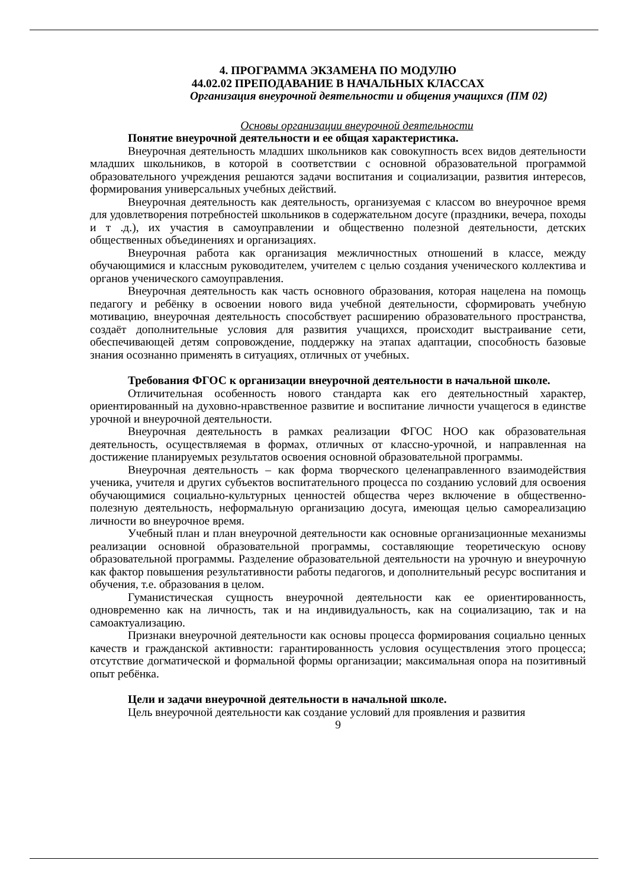4. ПРОГРАММА ЭКЗАМЕНА ПО МОДУЛЮ
44.02.02 ПРЕПОДАВАНИЕ В НАЧАЛЬНЫХ КЛАССАХ
Организация внеурочной деятельности и общения учащихся (ПМ 02)
Основы организации внеурочной деятельности
Понятие внеурочной деятельности и ее общая характеристика.
Внеурочная деятельность младших школьников как совокупность всех видов деятельности младших школьников, в которой в соответствии с основной образовательной программой образовательного учреждения решаются задачи воспитания и социализации, развития интересов, формирования универсальных учебных действий.
Внеурочная деятельность как деятельность, организуемая с классом во внеурочное время для удовлетворения потребностей школьников в содержательном досуге (праздники, вечера, походы и т .д.), их участия в самоуправлении и общественно полезной деятельности, детских общественных объединениях и организациях.
Внеурочная работа как организация межличностных отношений в классе, между обучающимися и классным руководителем, учителем с целью создания ученического коллектива и органов ученического самоуправления.
Внеурочная деятельность как часть основного образования, которая нацелена на помощь педагогу и ребёнку в освоении нового вида учебной деятельности, сформировать учебную мотивацию, внеурочная деятельность способствует расширению образовательного пространства, создаёт дополнительные условия для развития учащихся, происходит выстраивание сети, обеспечивающей детям сопровождение, поддержку на этапах адаптации, способность базовые знания осознанно применять в ситуациях, отличных от учебных.
Требования ФГОС к организации внеурочной деятельности в начальной школе.
Отличительная особенность нового стандарта как его деятельностный характер, ориентированный на духовно-нравственное развитие и воспитание личности учащегося в единстве урочной и внеурочной деятельности.
Внеурочная деятельность в рамках реализации ФГОС НОО как образовательная деятельность, осуществляемая в формах, отличных от классно-урочной, и направленная на достижение планируемых результатов освоения основной образовательной программы.
Внеурочная деятельность – как форма творческого целенаправленного взаимодействия ученика, учителя и других субъектов воспитательного процесса по созданию условий для освоения обучающимися социально-культурных ценностей общества через включение в общественно-полезную деятельность, неформальную организацию досуга, имеющая целью самореализацию личности во внеурочное время.
Учебный план и план внеурочной деятельности как основные организационные механизмы реализации основной образовательной программы, составляющие теоретическую основу образовательной программы. Разделение образовательной деятельности на урочную и внеурочную как фактор повышения результативности работы педагогов, и дополнительный ресурс воспитания и обучения, т.е. образования в целом.
Гуманистическая сущность внеурочной деятельности как ее ориентированность, одновременно как на личность, так и на индивидуальность, как на социализацию, так и на самоактуализацию.
Признаки внеурочной деятельности как основы процесса формирования социально ценных качеств и гражданской активности: гарантированность условия осуществления этого процесса; отсутствие догматической и формальной формы организации; максимальная опора на позитивный опыт ребёнка.
Цели и задачи внеурочной деятельности в начальной школе.
Цель внеурочной деятельности как создание условий для проявления и развития
9